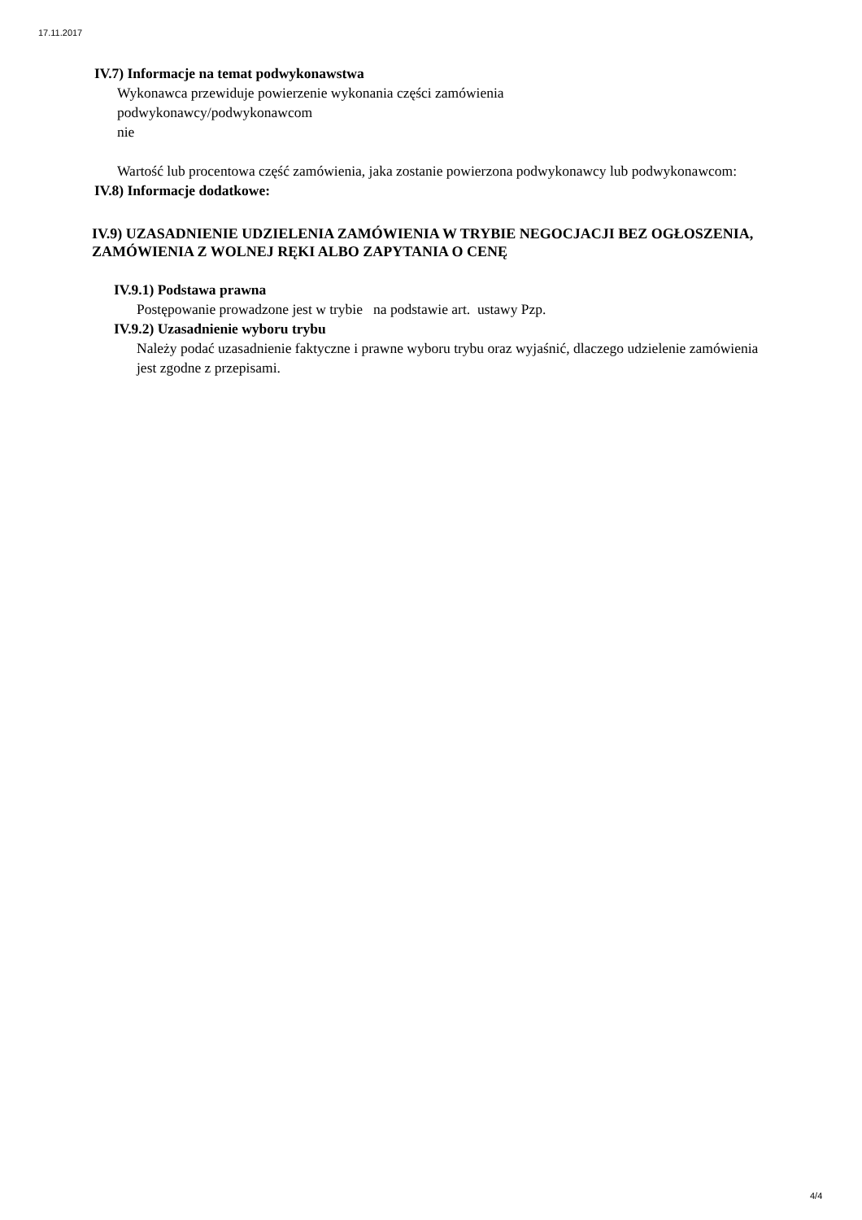17.11.2017
IV.7) Informacje na temat podwykonawstwa
Wykonawca przewiduje powierzenie wykonania części zamówienia
podwykonawcy/podwykonawcom
nie
Wartość lub procentowa część zamówienia, jaka zostanie powierzona podwykonawcy lub podwykonawcom:
IV.8) Informacje dodatkowe:
IV.9) UZASADNIENIE UDZIELENIA ZAMÓWIENIA W TRYBIE NEGOCJACJI BEZ OGŁOSZENIA, ZAMÓWIENIA Z WOLNEJ RĘKI ALBO ZAPYTANIA O CENĘ
IV.9.1) Podstawa prawna
Postępowanie prowadzone jest w trybie na podstawie art. ustawy Pzp.
IV.9.2) Uzasadnienie wyboru trybu
Należy podać uzasadnienie faktyczne i prawne wyboru trybu oraz wyjaśnić, dlaczego udzielenie zamówienia jest zgodne z przepisami.
4/4